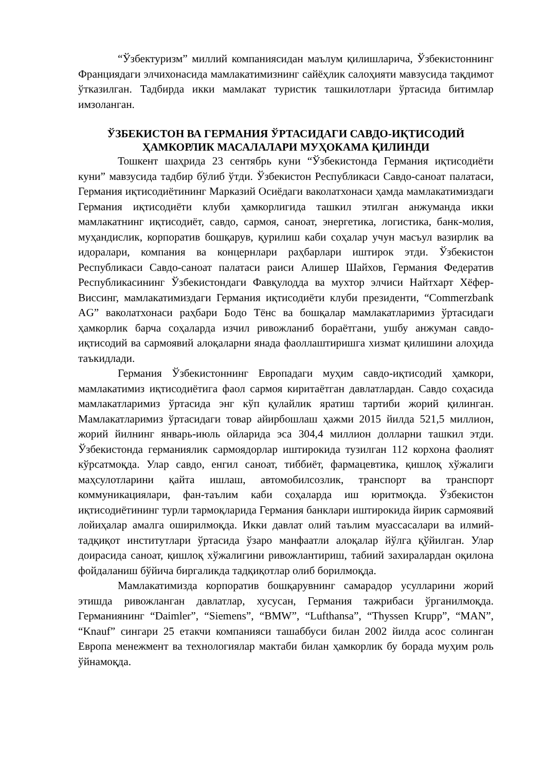“Ўзбектуризм” миллий компаниясидан маълум қилишларича, Ўзбекистоннинг Франциядаги элчихонасида мамлакатимизнинг сайёҳлик салоҳияти мавзусида тақдимот ўтказилган. Тадбирда икки мамлакат туристик ташкилотлари ўртасида битимлар имзоланган.
ЎЗБЕКИСТОН ВА ГЕРМАНИЯ ЎРТАСИДАГИ САВДО-ИҚТИСОДИЙ ҲАМКОРЛИК МАСАЛАЛАРИ МУҲОКАМА ҚИЛИНДИ
Тошкент шаҳрида 23 сентябрь куни “Ўзбекистонда Германия иқтисодиёти куни” мавзусида тадбир бўлиб ўтди. Ўзбекистон Республикаси Савдо-саноат палатаси, Германия иқтисодиётининг Марказий Осиёдаги ваколатхонаси ҳамда мамлакатимиздаги Германия иқтисодиёти клуби ҳамкорлигида ташкил этилган анжуманда икки мамлакатнинг иқтисодиёт, савдо, сармоя, саноат, энергетика, логистика, банк-молия, муҳандислик, корпоратив бошқарув, қурилиш каби соҳалар учун масъул вазирлик ва идоралари, компания ва концернлари раҳбарлари иштирок этди. Ўзбекистон Республикаси Савдо-саноат палатаси раиси Алишер Шайхов, Германия Федератив Республикасининг Ўзбекистондаги Фавқулодда ва мухтор элчиси Найтхарт Хёфер-Виссинг, мамлакатимиздаги Германия иқтисодиёти клуби президенти, “Commerzbank AG” ваколатхонаси раҳбари Бодо Тёнс ва бошқалар мамлакатларимиз ўртасидаги ҳамкорлик барча соҳаларда изчил ривожланиб бораётгани, ушбу анжуман савдо-иқтисодий ва сармоявий алоқаларни янада фаоллаштиришга хизмат қилишини алоҳида таъкидлади.
Германия Ўзбекистоннинг Европадаги муҳим савдо-иқтисодий ҳамкори, мамлакатимиз иқтисодиётига фаол сармоя киритаётган давлатлардан. Савдо соҳасида мамлакатларимиз ўртасида энг кўп қулайлик яратиш тартиби жорий қилинган. Мамлакатларимиз ўртасидаги товар айирбошлаш ҳажми 2015 йилда 521,5 миллион, жорий йилнинг январь-июль ойларида эса 304,4 миллион долларни ташкил этди. Ўзбекистонда германиялик сармоядорлар иштирокида тузилган 112 корхона фаолият кўрсатмоқда. Улар савдо, енгил саноат, тиббиёт, фармацевтика, қишлоқ хўжалиги маҳсулотларини қайта ишлаш, автомобилсозлик, транспорт ва транспорт коммуникациялари, фан-таълим каби соҳаларда иш юритмоқда. Ўзбекистон иқтисодиётининг турли тармоқларида Германия банклари иштирокида йирик сармоявий лойиҳалар амалга оширилмоқда. Икки давлат олий таълим муассасалари ва илмий-тадқиқот институтлари ўртасида ўзаро манфаатли алоқалар йўлга қўйилган. Улар доирасида саноат, қишлоқ хўжалигини ривожлантириш, табиий захиралардан оқилона фойдаланиш бўйича биргаликда тадқиқотлар олиб борилмоқда.
Мамлакатимизда корпоратив бошқарувнинг самарадор усулларини жорий этишда ривожланган давлатлар, хусусан, Германия тажрибаси ўрганилмоқда. Германиянинг “Daimler”, “Siemens”, “BMW”, “Lufthansa”, “Thyssen Krupp”, “MAN”, “Knauf” сингари 25 етакчи компанияси ташаббуси билан 2002 йилда асос солинган Европа менежмент ва технологиялар мактаби билан ҳамкорлик бу борада муҳим роль ўйнамоқда.